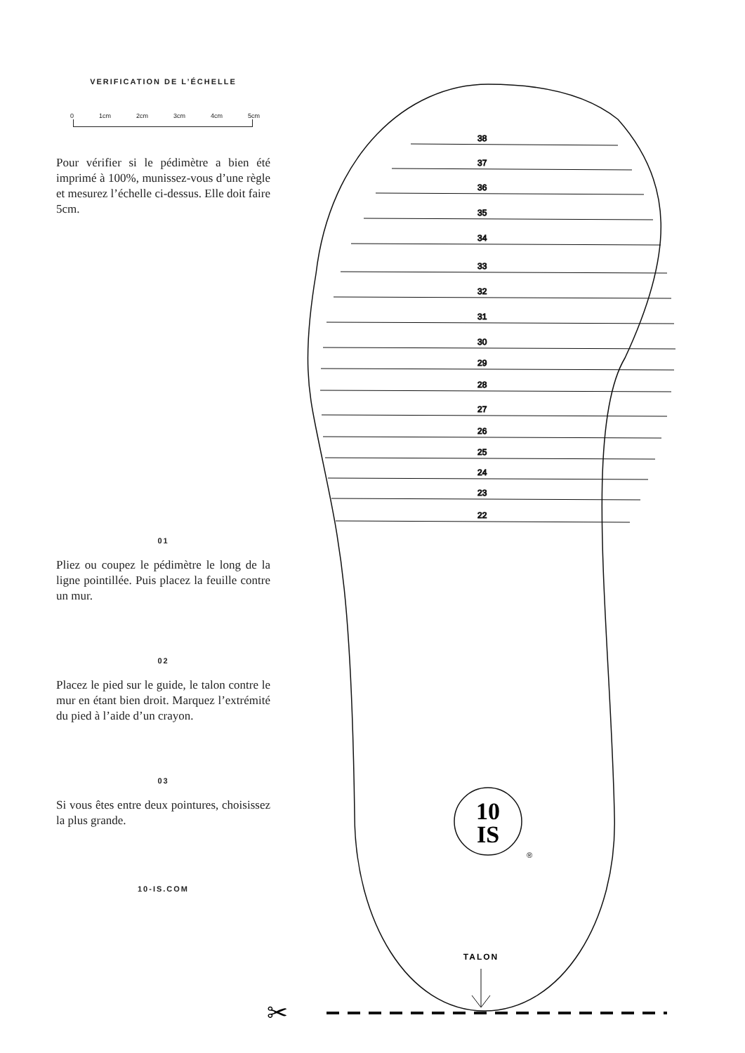VERIFICATION DE L’ÉCHELLE
0 1cm 2cm 3cm 4cm 5cm
Pour vérifier si le pédimètre a bien été imprimé à 100%, munissez-vous d’une règle et mesurez l’échelle ci-dessus. Elle doit faire 5cm.
01
Pliez ou coupez le pédimètre le long de la ligne pointillée. Puis placez la feuille contre un mur.
02
Placez le pied sur le guide, le talon contre le mur en étant bien droit. Marquez l’extrémité du pied à l’aide d’un crayon.
03
Si vous êtes entre deux pointures, choisissez la plus grande.
10-IS.COM
38
37
36
35
34
33
32
31
30
29
28
27
26
25
24
23
22
10
IS
®
TALON
✂